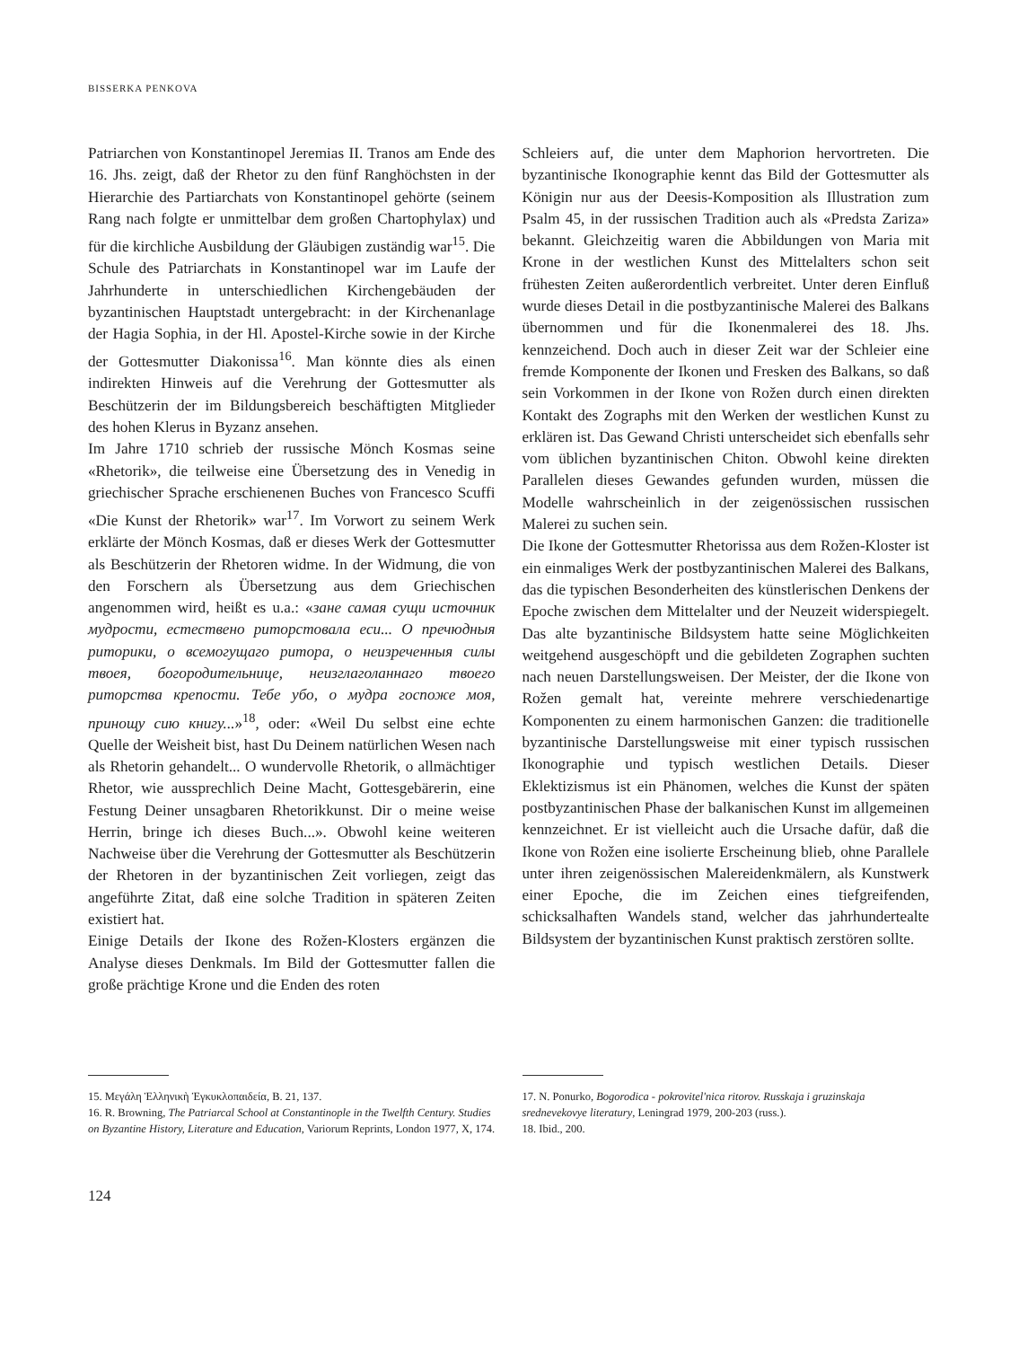BISSERKA PENKOVA
Patriarchen von Konstantinopel Jeremias II. Tranos am Ende des 16. Jhs. zeigt, daß der Rhetor zu den fünf Ranghöchsten in der Hierarchie des Partiarchats von Konstantinopel gehörte (seinem Rang nach folgte er unmittelbar dem großen Chartophylax) und für die kirchliche Ausbildung der Gläubigen zuständig war<sup>15</sup>. Die Schule des Patriarchats in Konstantinopel war im Laufe der Jahrhunderte in unterschiedlichen Kirchengebäuden der byzantinischen Hauptstadt untergebracht: in der Kirchenanlage der Hagia Sophia, in der Hl. Apostel-Kirche sowie in der Kirche der Gottesmutter Diakonissa<sup>16</sup>. Man könnte dies als einen indirekten Hinweis auf die Verehrung der Gottesmutter als Beschützerin der im Bildungsbereich beschäftigten Mitglieder des hohen Klerus in Byzanz ansehen.
Im Jahre 1710 schrieb der russische Mönch Kosmas seine «Rhetorik», die teilweise eine Übersetzung des in Venedig in griechischer Sprache erschienenen Buches von Francesco Scuffi «Die Kunst der Rhetorik» war<sup>17</sup>. Im Vorwort zu seinem Werk erklärte der Mönch Kosmas, daß er dieses Werk der Gottesmutter als Beschützerin der Rhetoren widme. In der Widmung, die von den Forschern als Übersetzung aus dem Griechischen angenommen wird, heißt es u.a.: «зане самая сущи источник мудрости, естествено риторстовала еси... О пречюдныя риторики, о всемогущаго ритора, о неизреченныя силы твоея, богородительнице, неизглаголаннаго твоего риторства крепости. Тебе убо, о мудра госпоже моя, принощу сию книгу...»<sup>18</sup>, oder: «Weil Du selbst eine echte Quelle der Weisheit bist, hast Du Deinem natürlichen Wesen nach als Rhetorin gehandelt... O wundervolle Rhetorik, o allmächtiger Rhetor, wie aussprechlich Deine Macht, Gottesgebärerin, eine Festung Deiner unsagbaren Rhetorikkunst. Dir o meine weise Herrin, bringe ich dieses Buch...». Obwohl keine weiteren Nachweise über die Verehrung der Gottesmutter als Beschützerin der Rhetoren in der byzantinischen Zeit vorliegen, zeigt das angeführte Zitat, daß eine solche Tradition in späteren Zeiten existiert hat.
Einige Details der Ikone des Rožen-Klosters ergänzen die Analyse dieses Denkmals. Im Bild der Gottesmutter fallen die große prächtige Krone und die Enden des roten
Schleiers auf, die unter dem Maphorion hervortreten. Die byzantinische Ikonographie kennt das Bild der Gottesmutter als Königin nur aus der Deesis-Komposition als Illustration zum Psalm 45, in der russischen Tradition auch als «Predsta Zariza» bekannt. Gleichzeitig waren die Abbildungen von Maria mit Krone in der westlichen Kunst des Mittelalters schon seit frühesten Zeiten außerordentlich verbreitet. Unter deren Einfluß wurde dieses Detail in die postbyzantinische Malerei des Balkans übernommen und für die Ikonenmalerei des 18. Jhs. kennzeichend. Doch auch in dieser Zeit war der Schleier eine fremde Komponente der Ikonen und Fresken des Balkans, so daß sein Vorkommen in der Ikone von Rožen durch einen direkten Kontakt des Zographs mit den Werken der westlichen Kunst zu erklären ist. Das Gewand Christi unterscheidet sich ebenfalls sehr vom üblichen byzantinischen Chiton. Obwohl keine direkten Parallelen dieses Gewandes gefunden wurden, müssen die Modelle wahrscheinlich in der zeigenössischen russischen Malerei zu suchen sein.
Die Ikone der Gottesmutter Rhetorissa aus dem Rožen-Kloster ist ein einmaliges Werk der postbyzantinischen Malerei des Balkans, das die typischen Besonderheiten des künstlerischen Denkens der Epoche zwischen dem Mittelalter und der Neuzeit widerspiegelt. Das alte byzantinische Bildsystem hatte seine Möglichkeiten weitgehend ausgeschöpft und die gebildeten Zographen suchten nach neuen Darstellungsweisen. Der Meister, der die Ikone von Rožen gemalt hat, vereinte mehrere verschiedenartige Komponenten zu einem harmonischen Ganzen: die traditionelle byzantinische Darstellungsweise mit einer typisch russischen Ikonographie und typisch westlichen Details. Dieser Eklektizismus ist ein Phänomen, welches die Kunst der späten postbyzantinischen Phase der balkanischen Kunst im allgemeinen kennzeichnet. Er ist vielleicht auch die Ursache dafür, daß die Ikone von Rožen eine isolierte Erscheinung blieb, ohne Parallele unter ihren zeigenössischen Malereidenkmälern, als Kunstwerk einer Epoche, die im Zeichen eines tiefgreifenden, schicksalhaften Wandels stand, welcher das jahrhundertealte Bildsystem der byzantinischen Kunst praktisch zerstören sollte.
15. Μεγάλη Ἑλληνικὴ Ἐγκυκλοπαιδεία, B. 21, 137.
16. R. Browning, The Patriarcal School at Constantinople in the Twelfth Century. Studies on Byzantine History, Literature and Education, Variorum Reprints, London 1977, X, 174.
17. N. Ponurko, Bogorodica - pokrovitel'nica ritorov. Russkaja i gruzinskaja srednevekovye literatury, Leningrad 1979, 200-203 (russ.).
18. Ibid., 200.
124